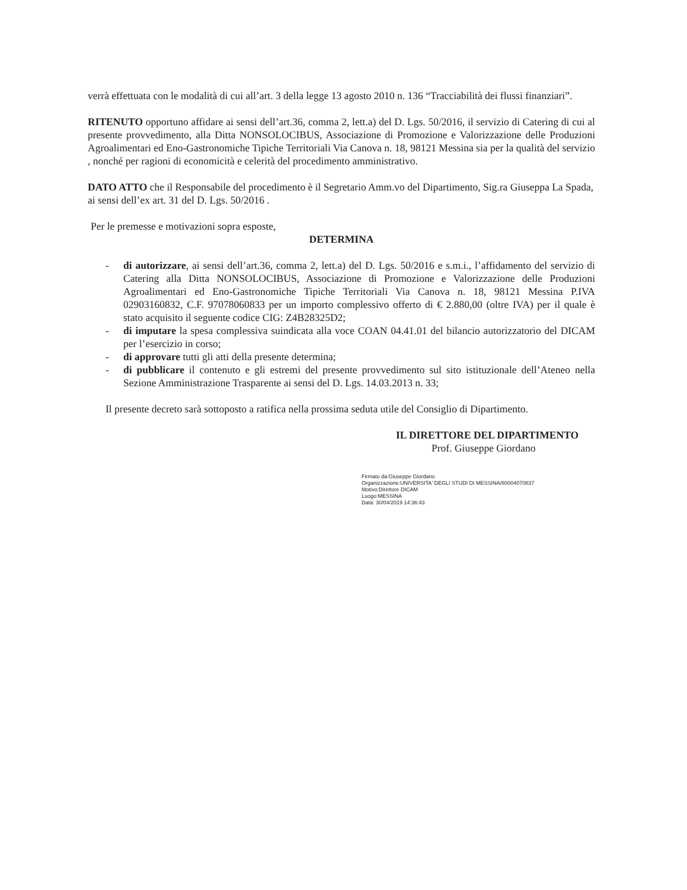verrà effettuata con le modalità di cui all’art. 3 della legge 13 agosto 2010 n. 136 “Tracciabilità dei flussi finanziari”.
RITENUTO opportuno affidare ai sensi dell’art.36, comma 2, lett.a) del D. Lgs. 50/2016, il servizio di Catering di cui al presente provvedimento, alla Ditta NONSOLOCIBUS, Associazione di Promozione e Valorizzazione delle Produzioni Agroalimentari ed Eno-Gastronomiche Tipiche Territoriali Via Canova n. 18, 98121 Messina sia per la qualità del servizio , nonché per ragioni di economicità e celerità del procedimento amministrativo.
DATO ATTO che il Responsabile del procedimento è il Segretario Amm.vo del Dipartimento, Sig.ra Giuseppa La Spada, ai sensi dell’ex art. 31 del D. Lgs. 50/2016 .
Per le premesse e motivazioni sopra esposte,
DETERMINA
- di autorizzare, ai sensi dell’art.36, comma 2, lett.a) del D. Lgs. 50/2016 e s.m.i., l’affidamento del servizio di Catering alla Ditta NONSOLOCIBUS, Associazione di Promozione e Valorizzazione delle Produzioni Agroalimentari ed Eno-Gastronomiche Tipiche Territoriali Via Canova n. 18, 98121 Messina P.IVA 02903160832, C.F. 97078060833 per un importo complessivo offerto di € 2.880,00 (oltre IVA) per il quale è stato acquisito il seguente codice CIG: Z4B28325D2;
- di imputare la spesa complessiva suindicata alla voce COAN 04.41.01 del bilancio autorizzatorio del DICAM per l’esercizio in corso;
- di approvare tutti gli atti della presente determina;
- di pubblicare il contenuto e gli estremi del presente provvedimento sul sito istituzionale dell’Ateneo nella Sezione Amministrazione Trasparente ai sensi del D. Lgs. 14.03.2013 n. 33;
Il presente decreto sarà sottoposto a ratifica nella prossima seduta utile del Consiglio di Dipartimento.
IL DIRETTORE DEL DIPARTIMENTO
Prof. Giuseppe Giordano
Firmato da:Giuseppe Giordano
Organizzazione:UNIVERSITA' DEGLI STUDI DI MESSINA/80004070837
Motivo:Direttore DICAM
Luogo:MESSINA
Data: 30/04/2019 14:36:43